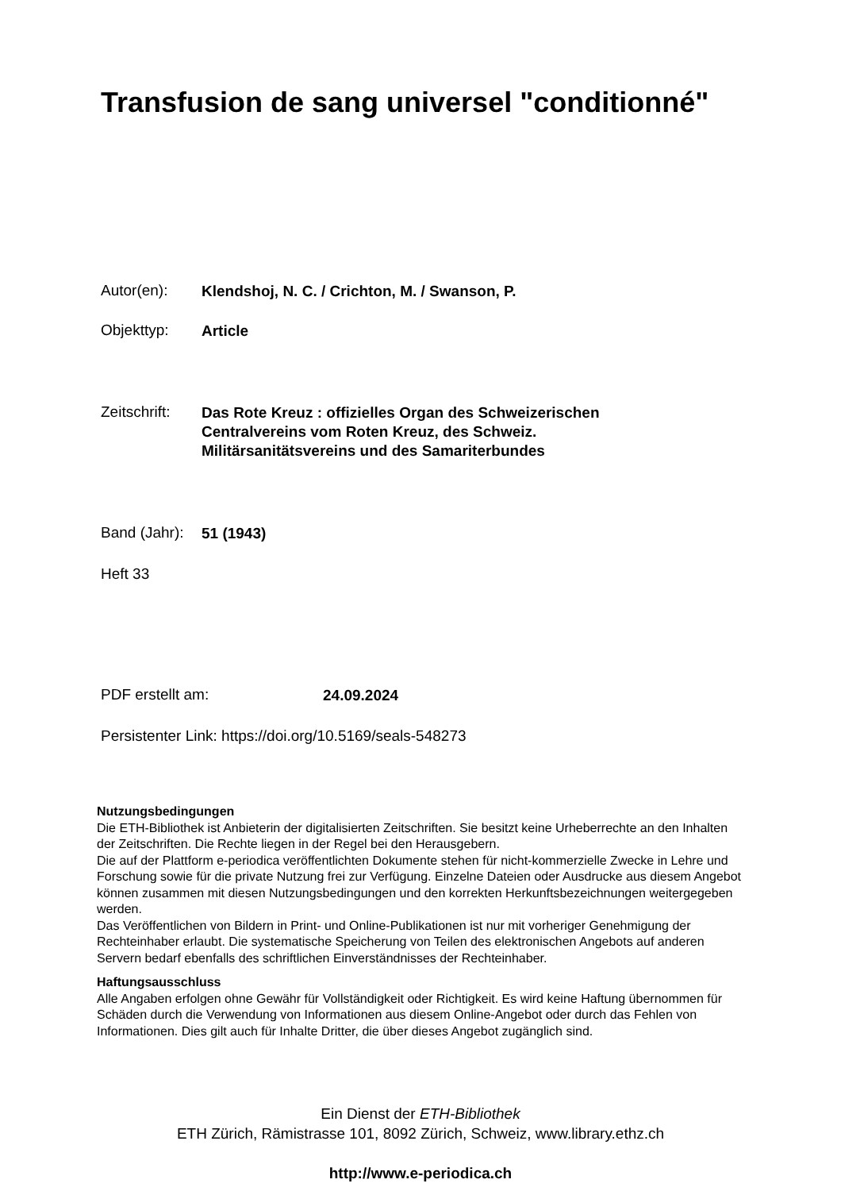Transfusion de sang universel "conditionné"
Autor(en): Klendshoj, N. C. / Crichton, M. / Swanson, P.
Objekttyp: Article
Zeitschrift: Das Rote Kreuz : offizielles Organ des Schweizerischen
Centralvereins vom Roten Kreuz, des Schweiz.
Militärsanitätsvereins und des Samariterbundes
Band (Jahr): 51 (1943)
Heft 33
PDF erstellt am: 24.09.2024
Persistenter Link: https://doi.org/10.5169/seals-548273
Nutzungsbedingungen
Die ETH-Bibliothek ist Anbieterin der digitalisierten Zeitschriften. Sie besitzt keine Urheberrechte an den Inhalten der Zeitschriften. Die Rechte liegen in der Regel bei den Herausgebern.
Die auf der Plattform e-periodica veröffentlichten Dokumente stehen für nicht-kommerzielle Zwecke in Lehre und Forschung sowie für die private Nutzung frei zur Verfügung. Einzelne Dateien oder Ausdrucke aus diesem Angebot können zusammen mit diesen Nutzungsbedingungen und den korrekten Herkunftsbezeichnungen weitergegeben werden.
Das Veröffentlichen von Bildern in Print- und Online-Publikationen ist nur mit vorheriger Genehmigung der Rechteinhaber erlaubt. Die systematische Speicherung von Teilen des elektronischen Angebots auf anderen Servern bedarf ebenfalls des schriftlichen Einverständnisses der Rechteinhaber.
Haftungsausschluss
Alle Angaben erfolgen ohne Gewähr für Vollständigkeit oder Richtigkeit. Es wird keine Haftung übernommen für Schäden durch die Verwendung von Informationen aus diesem Online-Angebot oder durch das Fehlen von Informationen. Dies gilt auch für Inhalte Dritter, die über dieses Angebot zugänglich sind.
Ein Dienst der ETH-Bibliothek
ETH Zürich, Rämistrasse 101, 8092 Zürich, Schweiz, www.library.ethz.ch
http://www.e-periodica.ch